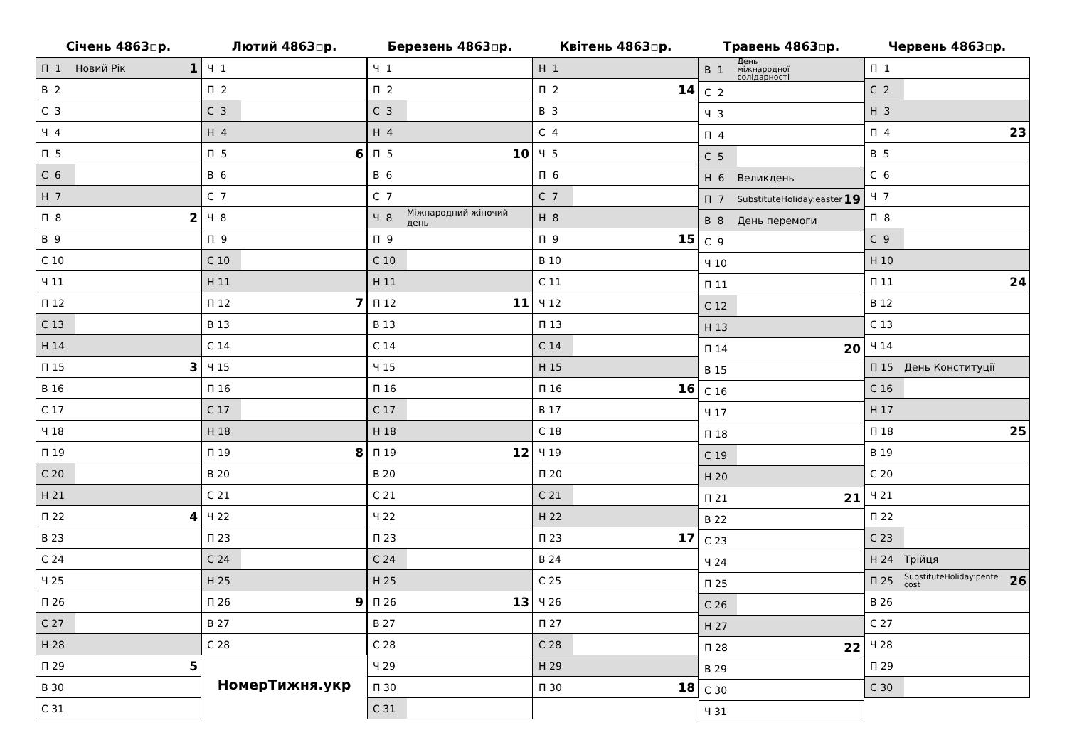Січень 4863▫р.
| П 1 | Новий Рік | 1 |
| В 2 | | |
| С 3 | | |
| Ч 4 | | |
| П 5 | | |
| С 6 | | |
| Н 7 | | |
| П 8 | | 2 |
| В 9 | | |
| С 10 | | |
| Ч 11 | | |
| П 12 | | |
| С 13 | | |
| Н 14 | | |
| П 15 | | 3 |
| В 16 | | |
| С 17 | | |
| Ч 18 | | |
| П 19 | | |
| С 20 | | |
| Н 21 | | |
| П 22 | | 4 |
| В 23 | | |
| С 24 | | |
| Ч 25 | | |
| П 26 | | |
| С 27 | | |
| Н 28 | | |
| П 29 | | 5 |
| В 30 | | |
| С 31 | | |
Лютий 4863▫р.
| Ч 1 | | |
| П 2 | | |
| С 3 | | |
| Н 4 | | |
| П 5 | | 6 |
| В 6 | | |
| С 7 | | |
| Ч 8 | | |
| П 9 | | |
| С 10 | | |
| Н 11 | | |
| П 12 | | 7 |
| В 13 | | |
| С 14 | | |
| Ч 15 | | |
| П 16 | | |
| С 17 | | |
| Н 18 | | |
| П 19 | | 8 |
| В 20 | | |
| С 21 | | |
| Ч 22 | | |
| П 23 | | |
| С 24 | | |
| Н 25 | | |
| П 26 | | 9 |
| В 27 | | |
| С 28 | | |
НомерТижня.укр
Березень 4863▫р.
| Ч 1 | | |
| П 2 | | |
| С 3 | | |
| Н 4 | | |
| П 5 | | 10 |
| В 6 | | |
| С 7 | | |
| Ч 8 | Міжнародний жіночий день | |
| П 9 | | |
| С 10 | | |
| Н 11 | | |
| П 12 | | 11 |
| В 13 | | |
| С 14 | | |
| Ч 15 | | |
| П 16 | | |
| С 17 | | |
| Н 18 | | |
| П 19 | | 12 |
| В 20 | | |
| С 21 | | |
| Ч 22 | | |
| П 23 | | |
| С 24 | | |
| Н 25 | | |
| П 26 | | 13 |
| В 27 | | |
| С 28 | | |
| Ч 29 | | |
| П 30 | | |
| С 31 | | |
Квітень 4863▫р.
| Н 1 | | |
| П 2 | | 14 |
| В 3 | | |
| С 4 | | |
| Ч 5 | | |
| П 6 | | |
| С 7 | | |
| Н 8 | | |
| П 9 | | 15 |
| В 10 | | |
| С 11 | | |
| Ч 12 | | |
| П 13 | | |
| С 14 | | |
| Н 15 | | |
| П 16 | | 16 |
| В 17 | | |
| С 18 | | |
| Ч 19 | | |
| П 20 | | |
| С 21 | | |
| Н 22 | | |
| П 23 | | 17 |
| В 24 | | |
| С 25 | | |
| Ч 26 | | |
| П 27 | | |
| С 28 | | |
| Н 29 | | |
| П 30 | | 18 |
Травень 4863▫р.
| В 1 | День міжнародної солідарності | |
| С 2 | | |
| Ч 3 | | |
| П 4 | | |
| С 5 | | |
| Н 6 | Великдень | |
| П 7 | SubstituteHoliday:easter | 19 |
| В 8 | День перемоги | |
| С 9 | | |
| Ч 10 | | |
| П 11 | | |
| С 12 | | |
| Н 13 | | |
| П 14 | | 20 |
| В 15 | | |
| С 16 | | |
| Ч 17 | | |
| П 18 | | |
| С 19 | | |
| Н 20 | | |
| П 21 | | 21 |
| В 22 | | |
| С 23 | | |
| Ч 24 | | |
| П 25 | | |
| С 26 | | |
| Н 27 | | |
| П 28 | | 22 |
| В 29 | | |
| С 30 | | |
| Ч 31 | | |
Червень 4863▫р.
| П 1 | | |
| С 2 | | |
| Н 3 | | |
| П 4 | | 23 |
| В 5 | | |
| С 6 | | |
| Ч 7 | | |
| П 8 | | |
| С 9 | | |
| Н 10 | | |
| П 11 | | 24 |
| В 12 | | |
| С 13 | | |
| Ч 14 | | |
| П 15 | День Конституції | |
| С 16 | | |
| Н 17 | | |
| П 18 | | 25 |
| В 19 | | |
| С 20 | | |
| Ч 21 | | |
| П 22 | | |
| С 23 | | |
| Н 24 | Трійця | |
| П 25 | SubstituteHoliday:pente cost | 26 |
| В 26 | | |
| С 27 | | |
| Ч 28 | | |
| П 29 | | |
| С 30 | | |